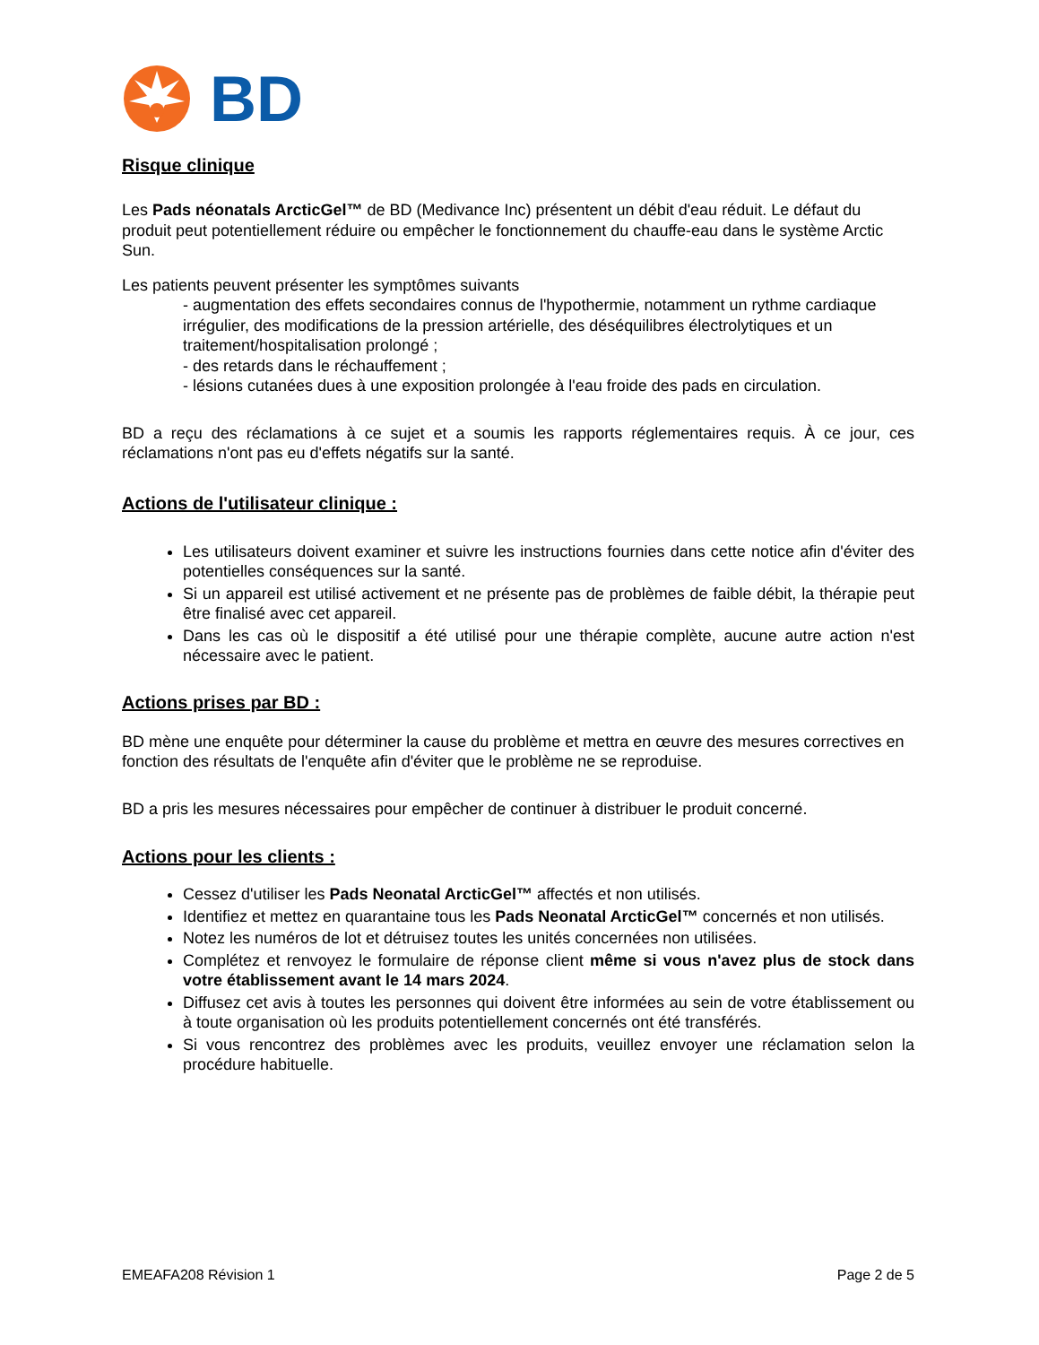BD
Risque clinique
Les Pads néonatals ArcticGel™ de BD (Medivance Inc) présentent un débit d'eau réduit. Le défaut du produit peut potentiellement réduire ou empêcher le fonctionnement du chauffe-eau dans le système Arctic Sun.
Les patients peuvent présenter les symptômes suivants
- augmentation des effets secondaires connus de l'hypothermie, notamment un rythme cardiaque irrégulier, des modifications de la pression artérielle, des déséquilibres électrolytiques et un traitement/hospitalisation prolongé ;
- des retards dans le réchauffement ;
- lésions cutanées dues à une exposition prolongée à l'eau froide des pads en circulation.
BD a reçu des réclamations à ce sujet et a soumis les rapports réglementaires requis. À ce jour, ces réclamations n'ont pas eu d'effets négatifs sur la santé.
Actions de l'utilisateur clinique :
Les utilisateurs doivent examiner et suivre les instructions fournies dans cette notice afin d'éviter des potentielles conséquences sur la santé.
Si un appareil est utilisé activement et ne présente pas de problèmes de faible débit, la thérapie peut être finalisé avec cet appareil.
Dans les cas où le dispositif a été utilisé pour une thérapie complète, aucune autre action n'est nécessaire avec le patient.
Actions prises par BD :
BD mène une enquête pour déterminer la cause du problème et mettra en œuvre des mesures correctives en fonction des résultats de l'enquête afin d'éviter que le problème ne se reproduise.
BD a pris les mesures nécessaires pour empêcher de continuer à distribuer le produit concerné.
Actions pour les clients :
Cessez d'utiliser les Pads Neonatal ArcticGel™ affectés et non utilisés.
Identifiez et mettez en quarantaine tous les Pads Neonatal ArcticGel™ concernés et non utilisés.
Notez les numéros de lot et détruisez toutes les unités concernées non utilisées.
Complétez et renvoyez le formulaire de réponse client même si vous n'avez plus de stock dans votre établissement avant le 14 mars 2024.
Diffusez cet avis à toutes les personnes qui doivent être informées au sein de votre établissement ou à toute organisation où les produits potentiellement concernés ont été transférés.
Si vous rencontrez des problèmes avec les produits, veuillez envoyer une réclamation selon la procédure habituelle.
EMEAFA208 Révision 1 Page 2 de 5